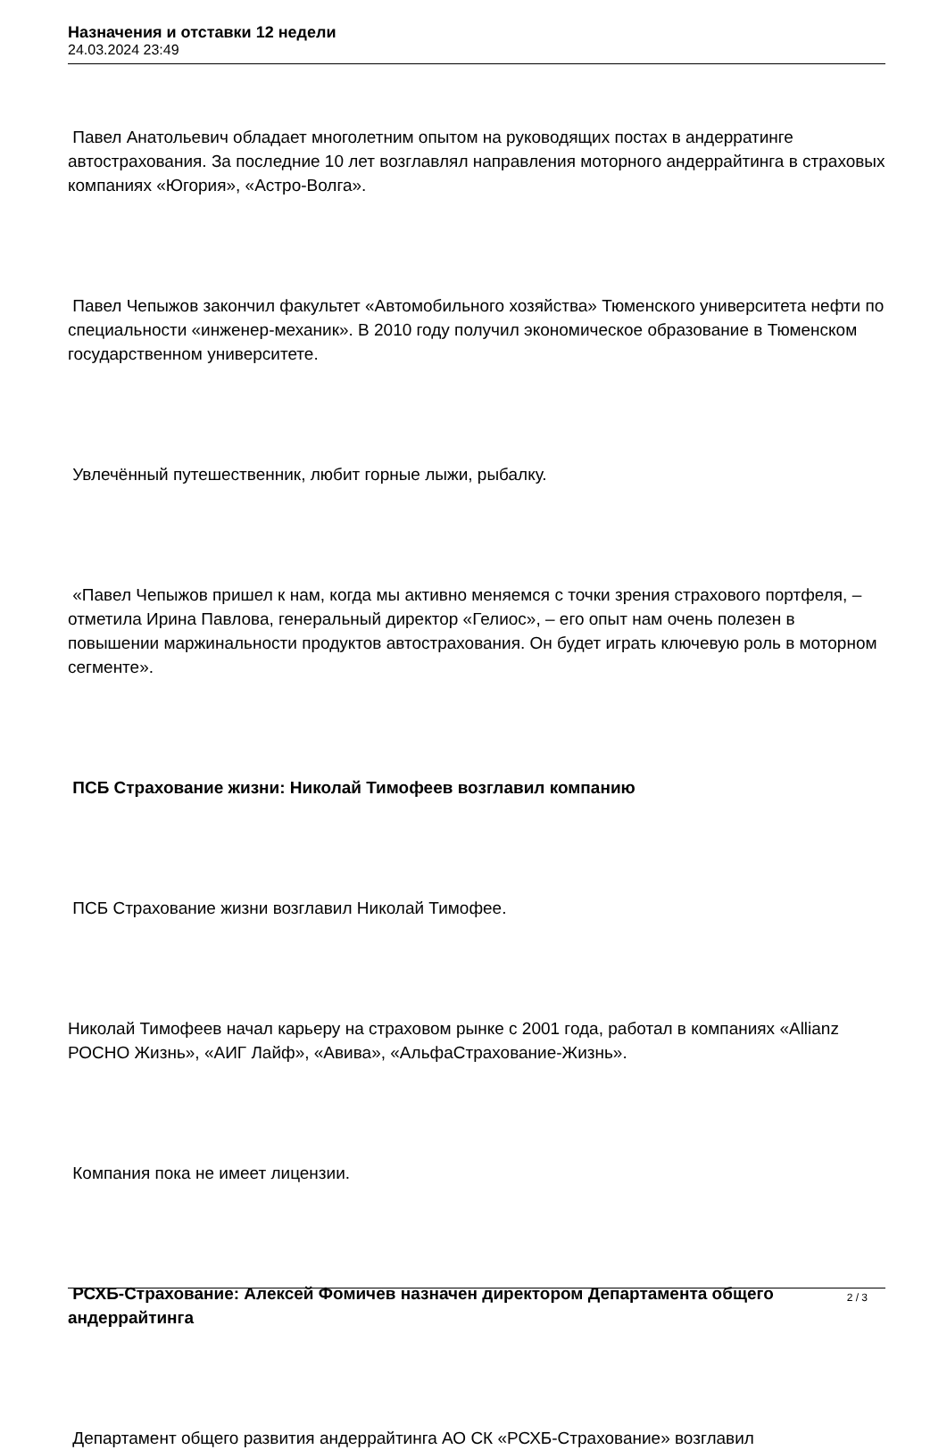Назначения и отставки 12 недели
24.03.2024 23:49
Павел Анатольевич обладает многолетним опытом на руководящих постах в андерратинге автострахования. За последние 10 лет возглавлял направления моторного андеррайтинга в страховых компаниях «Югория», «Астро-Волга».
Павел Чепыжов закончил факультет «Автомобильного хозяйства» Тюменского университета нефти по специальности «инженер-механик». В 2010 году получил экономическое образование в Тюменском государственном университете.
Увлечённый путешественник, любит горные лыжи, рыбалку.
«Павел Чепыжов пришел к нам, когда мы активно меняемся с точки зрения страхового портфеля, – отметила Ирина Павлова, генеральный директор «Гелиос», – его опыт нам очень полезен в повышении маржинальности продуктов автострахования. Он будет играть ключевую роль в моторном сегменте».
ПСБ Страхование жизни: Николай Тимофеев возглавил компанию
ПСБ Страхование жизни возглавил Николай Тимофее.
Николай Тимофеев начал карьеру на страховом рынке с 2001 года, работал в компаниях «Allianz РОСНО Жизнь», «АИГ Лайф», «Авива», «АльфаСтрахование-Жизнь».
Компания пока не имеет лицензии.
РСХБ-Страхование: Алексей Фомичев назначен директором Департамента общего андеррайтинга
Департамент общего развития андеррайтинга АО СК «РСХБ-Страхование» возглавил
2 / 3